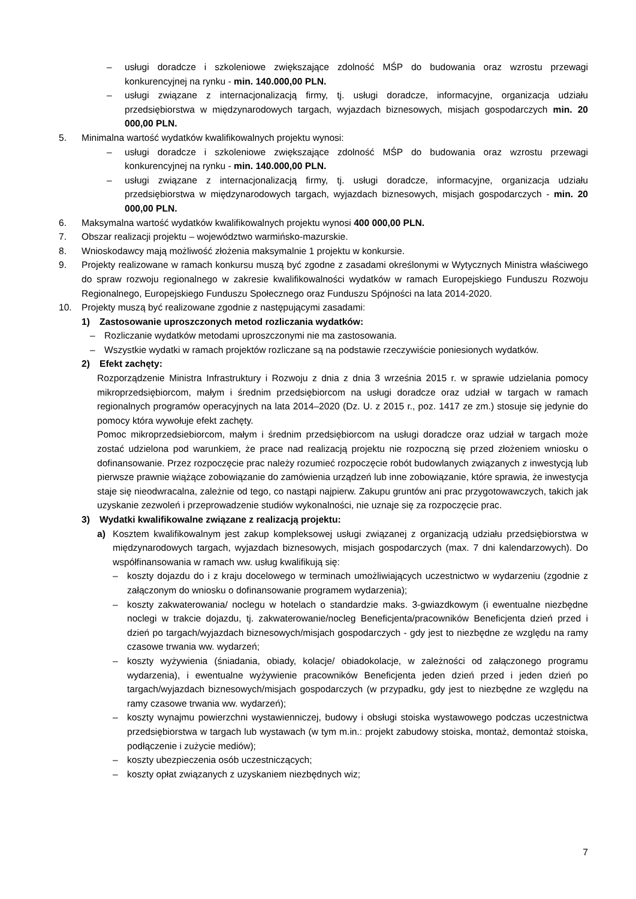– usługi doradcze i szkoleniowe zwiększające zdolność MŚP do budowania oraz wzrostu przewagi konkurencyjnej na rynku - min. 140.000,00 PLN.
– usługi związane z internacjonalizacją firmy, tj. usługi doradcze, informacyjne, organizacja udziału przedsiębiorstwa w międzynarodowych targach, wyjazdach biznesowych, misjach gospodarczych min. 20 000,00 PLN.
5. Minimalna wartość wydatków kwalifikowalnych projektu wynosi:
– usługi doradcze i szkoleniowe zwiększające zdolność MŚP do budowania oraz wzrostu przewagi konkurencyjnej na rynku - min. 140.000,00 PLN.
– usługi związane z internacjonalizacją firmy, tj. usługi doradcze, informacyjne, organizacja udziału przedsiębiorstwa w międzynarodowych targach, wyjazdach biznesowych, misjach gospodarczych - min. 20 000,00 PLN.
6. Maksymalna wartość wydatków kwalifikowalnych projektu wynosi 400 000,00 PLN.
7. Obszar realizacji projektu – województwo warmińsko-mazurskie.
8. Wnioskodawcy mają możliwość złożenia maksymalnie 1 projektu w konkursie.
9. Projekty realizowane w ramach konkursu muszą być zgodne z zasadami określonymi w Wytycznych Ministra właściwego do spraw rozwoju regionalnego w zakresie kwalifikowalności wydatków w ramach Europejskiego Funduszu Rozwoju Regionalnego, Europejskiego Funduszu Społecznego oraz Funduszu Spójności na lata 2014-2020.
10. Projekty muszą być realizowane zgodnie z następującymi zasadami:
1) Zastosowanie uproszczonych metod rozliczania wydatków:
– Rozliczanie wydatków metodami uproszczonymi nie ma zastosowania.
– Wszystkie wydatki w ramach projektów rozliczane są na podstawie rzeczywiście poniesionych wydatków.
2) Efekt zachęty:
Rozporządzenie Ministra Infrastruktury i Rozwoju z dnia z dnia 3 września 2015 r. w sprawie udzielania pomocy mikroprzedsiębiorcom, małym i średnim przedsiębiorcom na usługi doradcze oraz udział w targach w ramach regionalnych programów operacyjnych na lata 2014–2020 (Dz. U. z 2015 r., poz. 1417 ze zm.) stosuje się jedynie do pomocy która wywołuje efekt zachęty.
Pomoc mikroprzedsiebiorcom, małym i średnim przedsiębiorcom na usługi doradcze oraz udział w targach może zostać udzielona pod warunkiem, że prace nad realizacją projektu nie rozpoczną się przed złożeniem wniosku o dofinansowanie. Przez rozpoczęcie prac należy rozumieć rozpoczęcie robót budowlanych związanych z inwestycją lub pierwsze prawnie wiążące zobowiązanie do zamówienia urządzeń lub inne zobowiązanie, które sprawia, że inwestycja staje się nieodwracalna, zależnie od tego, co nastąpi najpierw. Zakupu gruntów ani prac przygotowawczych, takich jak uzyskanie zezwoleń i przeprowadzenie studiów wykonalności, nie uznaje się za rozpoczęcie prac.
3) Wydatki kwalifikowalne związane z realizacją projektu:
a) Kosztem kwalifikowalnym jest zakup kompleksowej usługi związanej z organizacją udziału przedsiębiorstwa w międzynarodowych targach, wyjazdach biznesowych, misjach gospodarczych (max. 7 dni kalendarzowych). Do współfinansowania w ramach ww. usług kwalifikują się:
– koszty dojazdu do i z kraju docelowego w terminach umożliwiających uczestnictwo w wydarzeniu (zgodnie z załączonym do wniosku o dofinansowanie programem wydarzenia);
– koszty zakwaterowania/ noclegu w hotelach o standardzie maks. 3-gwiazdkowym (i ewentualne niezbędne noclegi w trakcie dojazdu, tj. zakwaterowanie/nocleg Beneficjenta/pracowników Beneficjenta dzień przed i dzień po targach/wyjazdach biznesowych/misjach gospodarczych - gdy jest to niezbędne ze względu na ramy czasowe trwania ww. wydarzeń;
– koszty wyżywienia (śniadania, obiady, kolacje/ obiadokolacje, w zależności od załączonego programu wydarzenia), i ewentualne wyżywienie pracowników Beneficjenta jeden dzień przed i jeden dzień po targach/wyjazdach biznesowych/misjach gospodarczych (w przypadku, gdy jest to niezbędne ze względu na ramy czasowe trwania ww. wydarzeń);
– koszty wynajmu powierzchni wystawienniczej, budowy i obsługi stoiska wystawowego podczas uczestnictwa przedsiębiorstwa w targach lub wystawach (w tym m.in.: projekt zabudowy stoiska, montaż, demontaż stoiska, podłączenie i zużycie mediów);
– koszty ubezpieczenia osób uczestniczących;
– koszty opłat związanych z uzyskaniem niezbędnych wiz;
7